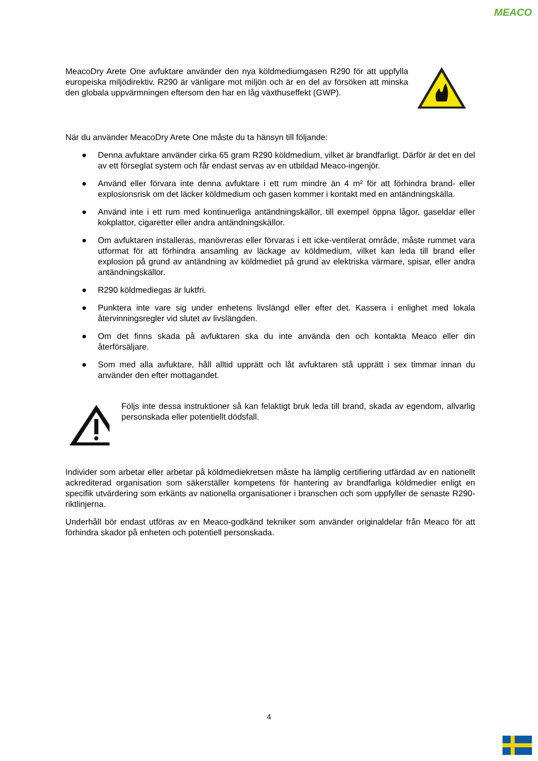MEACO
MeacoDry Arete One avfuktare använder den nya köldmediumgasen R290 för att uppfylla europeiska miljödirektiv. R290 är vänligare mot miljön och är en del av försöken att minska den globala uppvärmningen eftersom den har en låg växthuseffekt (GWP).
När du använder MeacoDry Arete One måste du ta hänsyn till följande:
● Denna avfuktare använder cirka 65 gram R290 köldmedium, vilket är brandfarligt. Därför är det en del av ett förseglat system och får endast servas av en utbildad Meaco-ingenjör.
● Använd eller förvara inte denna avfuktare i ett rum mindre än 4 m² för att förhindra brand- eller explosionsrisk om det läcker köldmedium och gasen kommer i kontakt med en antändningskälla.
● Använd inte i ett rum med kontinuerliga antändningskällor, till exempel öppna lågor, gaseldar eller kokplattor, cigaretter eller andra antändningskällor.
● Om avfuktaren installeras, manövreras eller förvaras i ett icke-ventilerat område, måste rummet vara utformat för att förhindra ansamling av läckage av köldmedium, vilket kan leda till brand eller explosion på grund av antändning av köldmediet på grund av elektriska värmare, spisar, eller andra antändningskällor.
● R290 köldmediegas är luktfri.
● Punktera inte vare sig under enhetens livslängd eller efter det. Kassera i enlighet med lokala återvinningsregler vid slutet av livslängden.
● Om det finns skada på avfuktaren ska du inte använda den och kontakta Meaco eller din återförsäljare.
● Som med alla avfuktare, håll alltid upprätt och låt avfuktaren stå upprätt i sex timmar innan du använder den efter mottagandet.
Följs inte dessa instruktioner så kan felaktigt bruk leda till brand, skada av egendom, allvarlig personskada eller potentiellt dödsfall.
Individer som arbetar eller arbetar på köldmediekretsen måste ha lämplig certifiering utfärdad av en nationellt ackrediterad organisation som säkerställer kompetens för hantering av brandfarliga köldmedier enligt en specifik utvärdering som erkänts av nationella organisationer i branschen och som uppfyller de senaste R290-riktlinjerna.
Underhåll bör endast utföras av en Meaco-godkänd tekniker som använder originaldelar från Meaco för att förhindra skador på enheten och potentiell personskada.
4